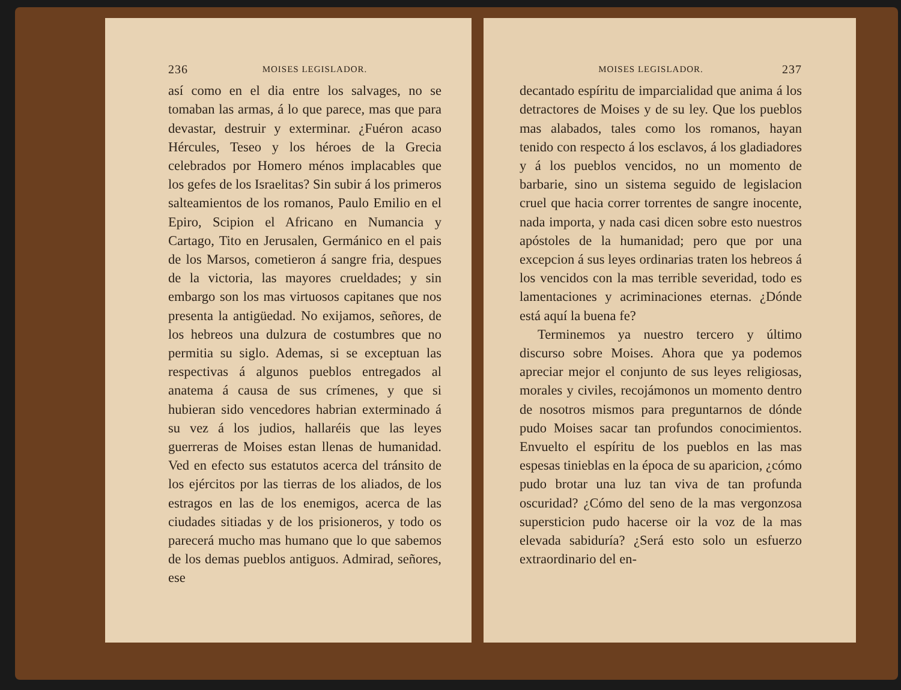236 MOISES LEGISLADOR.
así como en el dia entre los salvages, no se tomaban las armas, á lo que parece, mas que para devastar, destruir y exterminar. ¿Fuéron acaso Hércules, Teseo y los héroes de la Grecia celebrados por Homero ménos implacables que los gefes de los Israelitas? Sin subir á los primeros salteamientos de los romanos, Paulo Emilio en el Epiro, Scipion el Africano en Numancia y Cartago, Tito en Jerusalen, Germánico en el pais de los Marsos, cometieron á sangre fria, despues de la victoria, las mayores crueldades; y sin embargo son los mas virtuosos capitanes que nos presenta la antigüedad. No exijamos, señores, de los hebreos una dulzura de costumbres que no permitia su siglo. Ademas, si se exceptuan las respectivas á algunos pueblos entregados al anatema á causa de sus crímenes, y que si hubieran sido vencedores habrian exterminado á su vez á los judios, hallaréis que las leyes guerreras de Moises estan llenas de humanidad. Ved en efecto sus estatutos acerca del tránsito de los ejércitos por las tierras de los aliados, de los estragos en las de los enemigos, acerca de las ciudades sitiadas y de los prisioneros, y todo os parecerá mucho mas humano que lo que sabemos de los demas pueblos antiguos. Admirad, señores, ese
MOISES LEGISLADOR. 237
decantado espíritu de imparcialidad que anima á los detractores de Moises y de su ley. Que los pueblos mas alabados, tales como los romanos, hayan tenido con respecto á los esclavos, á los gladiadores y á los pueblos vencidos, no un momento de barbarie, sino un sistema seguido de legislacion cruel que hacia correr torrentes de sangre inocente, nada importa, y nada casi dicen sobre esto nuestros apóstoles de la humanidad; pero que por una excepcion á sus leyes ordinarias traten los hebreos á los vencidos con la mas terrible severidad, todo es lamentaciones y acriminaciones eternas. ¿Dónde está aquí la buena fe?
Terminemos ya nuestro tercero y último discurso sobre Moises. Ahora que ya podemos apreciar mejor el conjunto de sus leyes religiosas, morales y civiles, recojámonos un momento dentro de nosotros mismos para preguntarnos de dónde pudo Moises sacar tan profundos conocimientos. Envuelto el espíritu de los pueblos en las mas espesas tinieblas en la época de su aparicion, ¿cómo pudo brotar una luz tan viva de tan profunda oscuridad? ¿Cómo del seno de la mas vergonzosa supersticion pudo hacerse oir la voz de la mas elevada sabiduría? ¿Será esto solo un esfuerzo extraordinario del en-